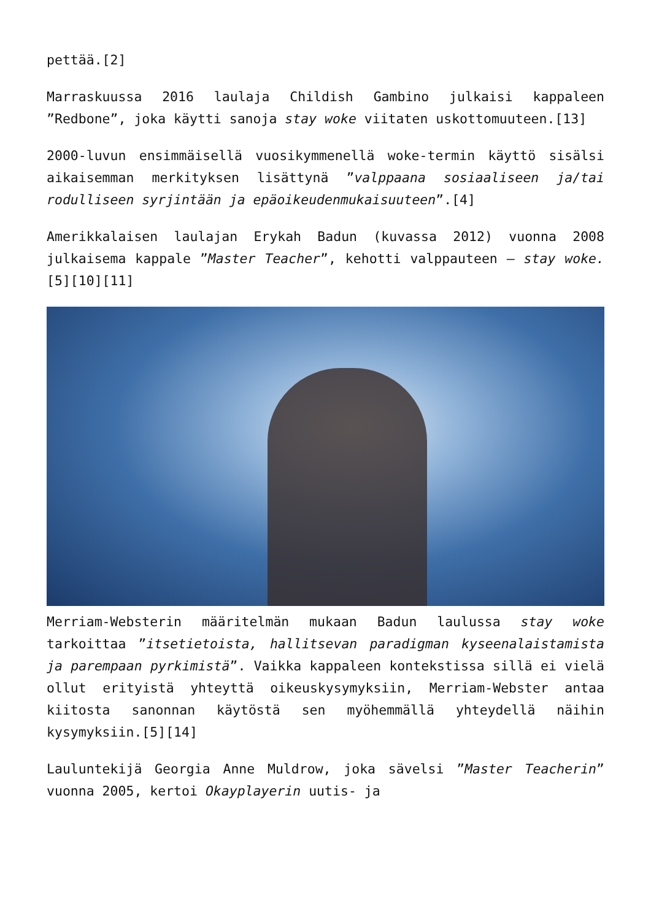pettää.[2]
Marraskuussa 2016 laulaja Childish Gambino julkaisi kappaleen ”Redbone”, joka käytti sanoja stay woke viitaten uskottomuuteen.[13]
2000-luvun ensimmäisellä vuosikymmenellä woke-termin käyttö sisälsi aikaisemman merkityksen lisättynä ”valppaana sosiaaliseen ja/tai rodulliseen syrjintään ja epäoikeudenmukaisuuteen”.[4]
Amerikkalaisen laulajan Erykah Badun (kuvassa 2012) vuonna 2008 julkaisema kappale ”Master Teacher”, kehotti valppauteen – stay woke. [5][10][11]
Merriam-Websterin määritelmän mukaan Badun laulussa stay woke tarkoittaa ”itsetietoista, hallitsevan paradigman kyseenalaistamista ja parempaan pyrkimistä”. Vaikka kappaleen kontekstissa sillä ei vielä ollut erityistä yhteyttä oikeuskysymyksiin, Merriam-Webster antaa kiitosta sanonnan käytöstä sen myöhemmällä yhteydellä näihin kysymyksiin.[5][14]
Lauluntekijä Georgia Anne Muldrow, joka sävelsi ”Master Teacherin” vuonna 2005, kertoi Okayplayerin uutis- ja